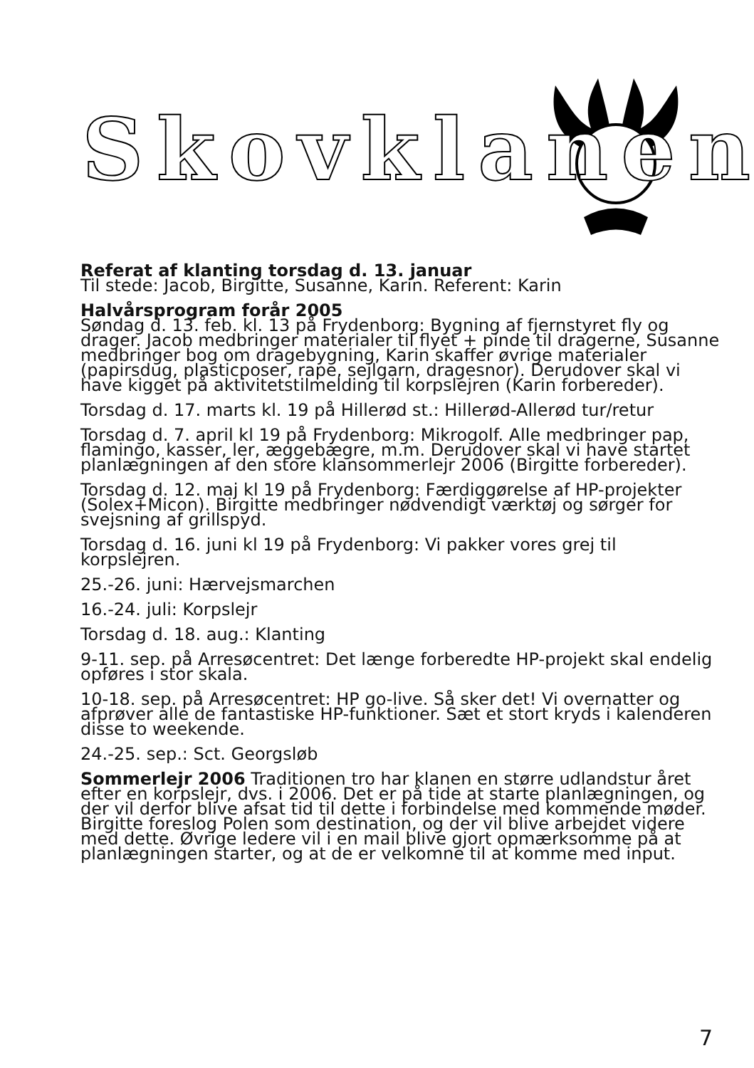Skovklanen
Referat af klanting torsdag d. 13. januar
Til stede: Jacob, Birgitte, Susanne, Karin. Referent: Karin
Halvårsprogram forår 2005
Søndag d. 13. feb. kl. 13 på Frydenborg: Bygning af fjernstyret fly og drager. Jacob medbringer materialer til flyet + pinde til dragerne, Susanne medbringer bog om dragebygning, Karin skaffer øvrige materialer (papirsdug, plasticposer, rape, sejlgarn, dragesnor). Derudover skal vi have kigget på aktivitetstilmelding til korpslejren (Karin forbereder).
Torsdag d. 17. marts kl. 19 på Hillerød st.: Hillerød-Allerød tur/retur
Torsdag d. 7. april kl 19 på Frydenborg: Mikrogolf. Alle medbringer pap, flamingo, kasser, ler, æggebægre, m.m. Derudover skal vi have startet planlægningen af den store klansommerlejr 2006 (Birgitte forbereder).
Torsdag d. 12. maj kl 19 på Frydenborg: Færdiggørelse af HP-projekter (Solex+Micon). Birgitte medbringer nødvendigt værktøj og sørger for svejsning af grillspyd.
Torsdag d. 16. juni kl 19 på Frydenborg: Vi pakker vores grej til korpslejren.
25.-26. juni: Hærvejsmarchen
16.-24. juli: Korpslejr
Torsdag d. 18. aug.: Klanting
9-11. sep. på Arresøcentret: Det længe forberedte HP-projekt skal endelig opføres i stor skala.
10-18. sep. på Arresøcentret: HP go-live. Så sker det! Vi overnatter og afprøver alle de fantastiske HP-funktioner. Sæt et stort kryds i kalenderen disse to weekende.
24.-25. sep.: Sct. Georgsløb
Sommerlejr 2006 Traditionen tro har klanen en større udlandstur året efter en korpslejr, dvs. i 2006. Det er på tide at starte planlægningen, og der vil derfor blive afsat tid til dette i forbindelse med kommende møder. Birgitte foreslog Polen som destination, og der vil blive arbejdet videre med dette. Øvrige ledere vil i en mail blive gjort opmærksomme på at planlægningen starter, og at de er velkomne til at komme med input.
7